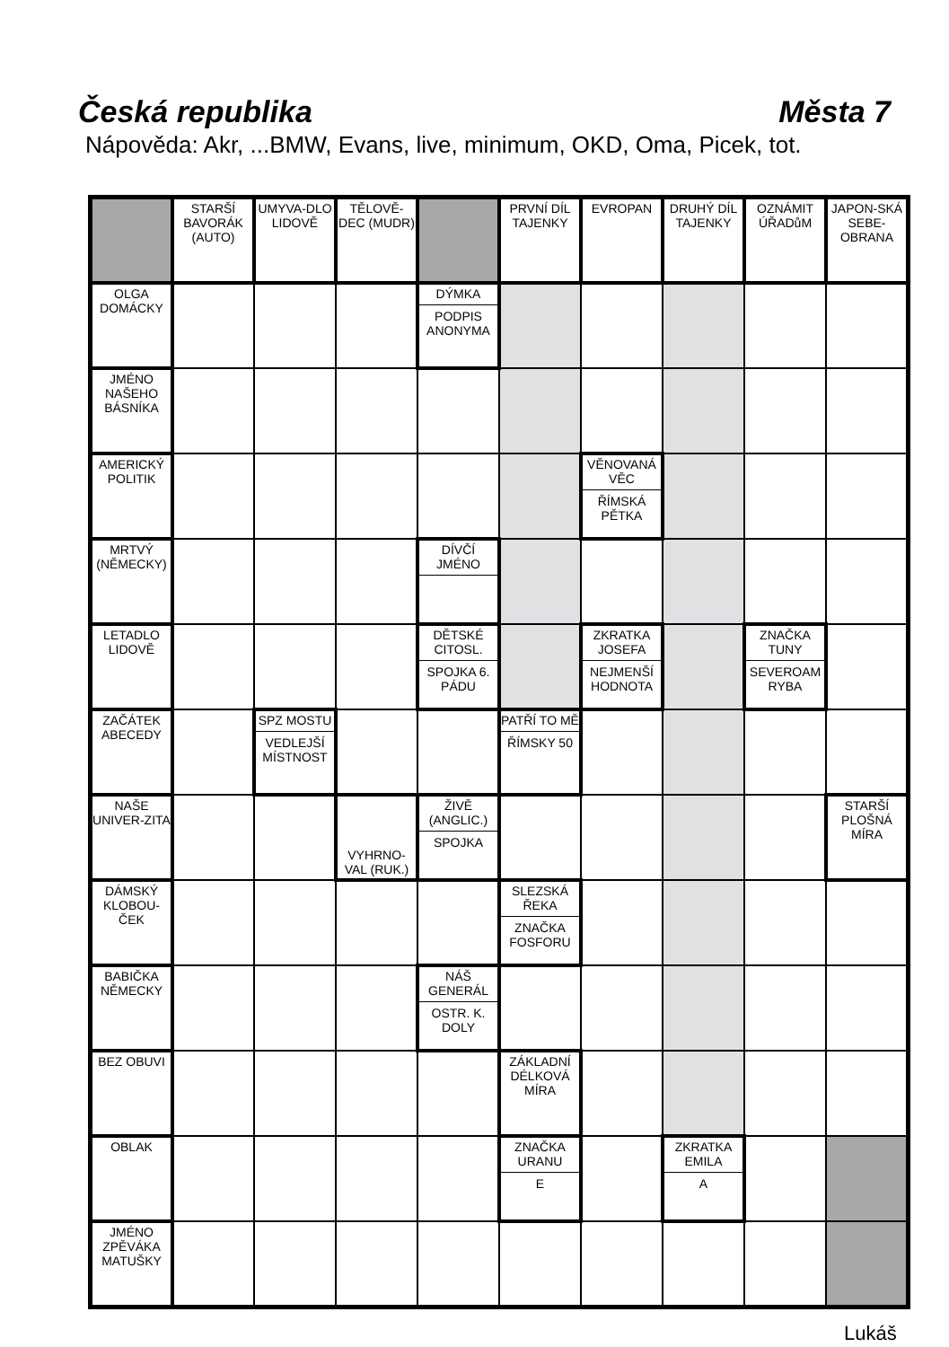Česká republika Města 7
Nápověda: Akr, ...BMW, Evans, live, minimum, OKD, Oma, Picek, tot.
| | STARŠÍ BAVORÁK (AUTO) | UMYVA-DLO LIDOVĚ | TĚLOVĚ-DEC (MUDR) | | PRVNÍ DÍL TAJENKY | EVROPAN | DRUHÝ DÍL TAJENKY | OZNÁMIT ÚŘADůM | JAPON-SKÁ SEBE-OBRANA |
| OLGA DOMÁCKY | | | | DÝMKA PODPIS ANONYMA | | | | | |
| JMÉNO NAŠEHO BÁSNÍKA | | | | | | | | | |
| AMERICKÝ POLITIK | | | | | | VĚNOVANÁ VĚC ŘÍMSKÁ PĚTKA | | | |
| MRTVÝ (NĚMECKY) | | | | DÍVČÍ JMÉNO | | | | | |
| LETADLO LIDOVĚ | | | | DĚTSKÉ CITOSL. SPOJKA 6. PÁDU | | ZKRATKA JOSEFA NEJMENŠÍ HODNOTA | | ZNAČKA TUNY SEVEROAM RYBA | |
| ZAČÁTEK ABECEDY | | SPZ MOSTU VEDLEJŠÍ MÍSTNOST | | | PATŘÍ TO MĚ ŘÍMSKY 50 | | | | |
| NAŠE UNIVER-ZITA | | | VYHRNO-VAL (RUK.) | ŽIVĚ (ANGLIC.) SPOJKA | | | | | STARŠÍ PLOŠNÁ MÍRA |
| DÁMSKÝ KLOBOU-ČEK | | | | | SLEZSKÁ ŘEKA ZNAČKA FOSFORU | | | | |
| BABIČKA NĚMECKY | | | | NÁŠ GENERÁL OSTR. K. DOLY | | | | | |
| BEZ OBUVI | | | | | ZÁKLADNÍ DÉLKOVÁ MÍRA | | | | |
| OBLAK | | | | | ZNAČKA URANU E | | ZKRATKA EMILA A | | |
| JMÉNO ZPĚVÁKA MATUŠKY | | | | | | | | | |
Lukáš